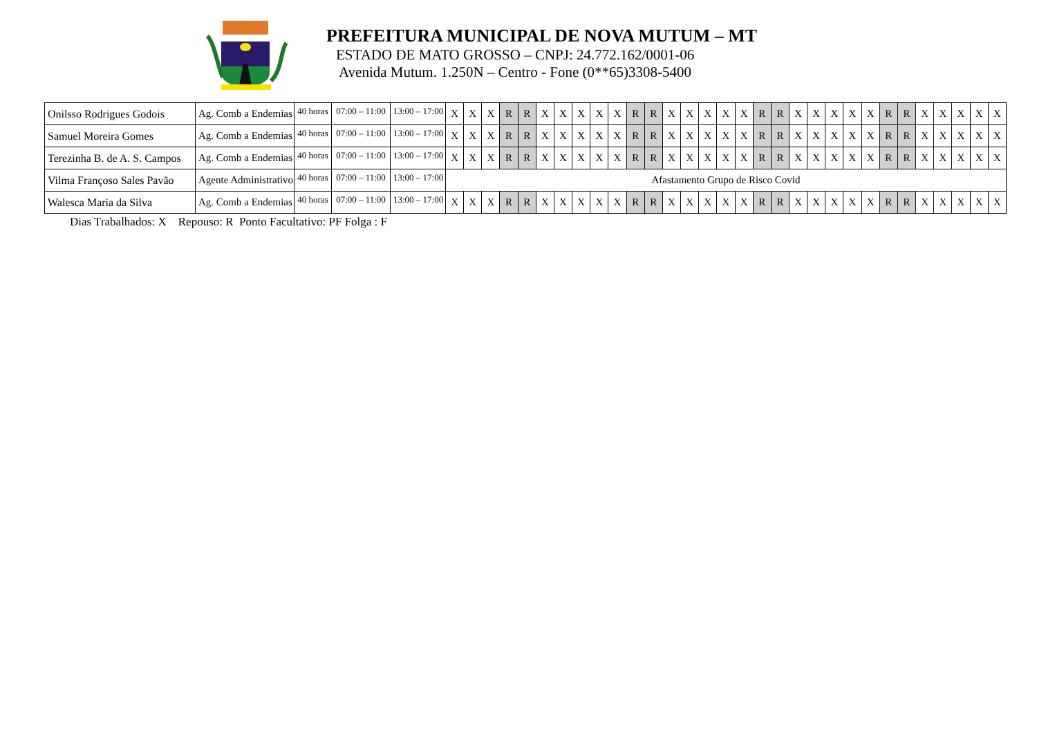PREFEITURA MUNICIPAL DE NOVA MUTUM – MT
ESTADO DE MATO GROSSO – CNPJ: 24.772.162/0001-06
Avenida Mutum. 1.250N – Centro - Fone (0**65)3308-5400
| Onilsso Rodrigues Godois | Ag. Comb a Endemias | 40 horas | 07:00 – 11:00 | 13:00 – 17:00 | X | X | X | R | R | X | X | X | X | X | R | R | X | X | X | X | X | R | R | X | X | X | X | X | R | R | X | X | X | X | X |
| Samuel Moreira Gomes | Ag. Comb a Endemias | 40 horas | 07:00 – 11:00 | 13:00 – 17:00 | X | X | X | R | R | X | X | X | X | X | R | R | X | X | X | X | X | R | R | X | X | X | X | X | R | R | X | X | X | X | X |
| Terezinha B. de A. S. Campos | Ag. Comb a Endemias | 40 horas | 07:00 – 11:00 | 13:00 – 17:00 | X | X | X | R | R | X | X | X | X | X | R | R | X | X | X | X | X | R | R | X | X | X | X | X | R | R | X | X | X | X | X |
| Vilma Françoso Sales Pavão | Agente Administrativo | 40 horas | 07:00 – 11:00 | 13:00 – 17:00 | Afastamento Grupo de Risco Covid | | | | | | | | | | | | | | | | | | | | | | | | | | | | | | |
| Walesca Maria da Silva | Ag. Comb a Endemias | 40 horas | 07:00 – 11:00 | 13:00 – 17:00 | X | X | X | R | R | X | X | X | X | X | R | R | X | X | X | X | X | R | R | X | X | X | X | X | R | R | X | X | X | X | X |
Dias Trabalhados: X Repouso: R Ponto Facultativo: PF Folga : F